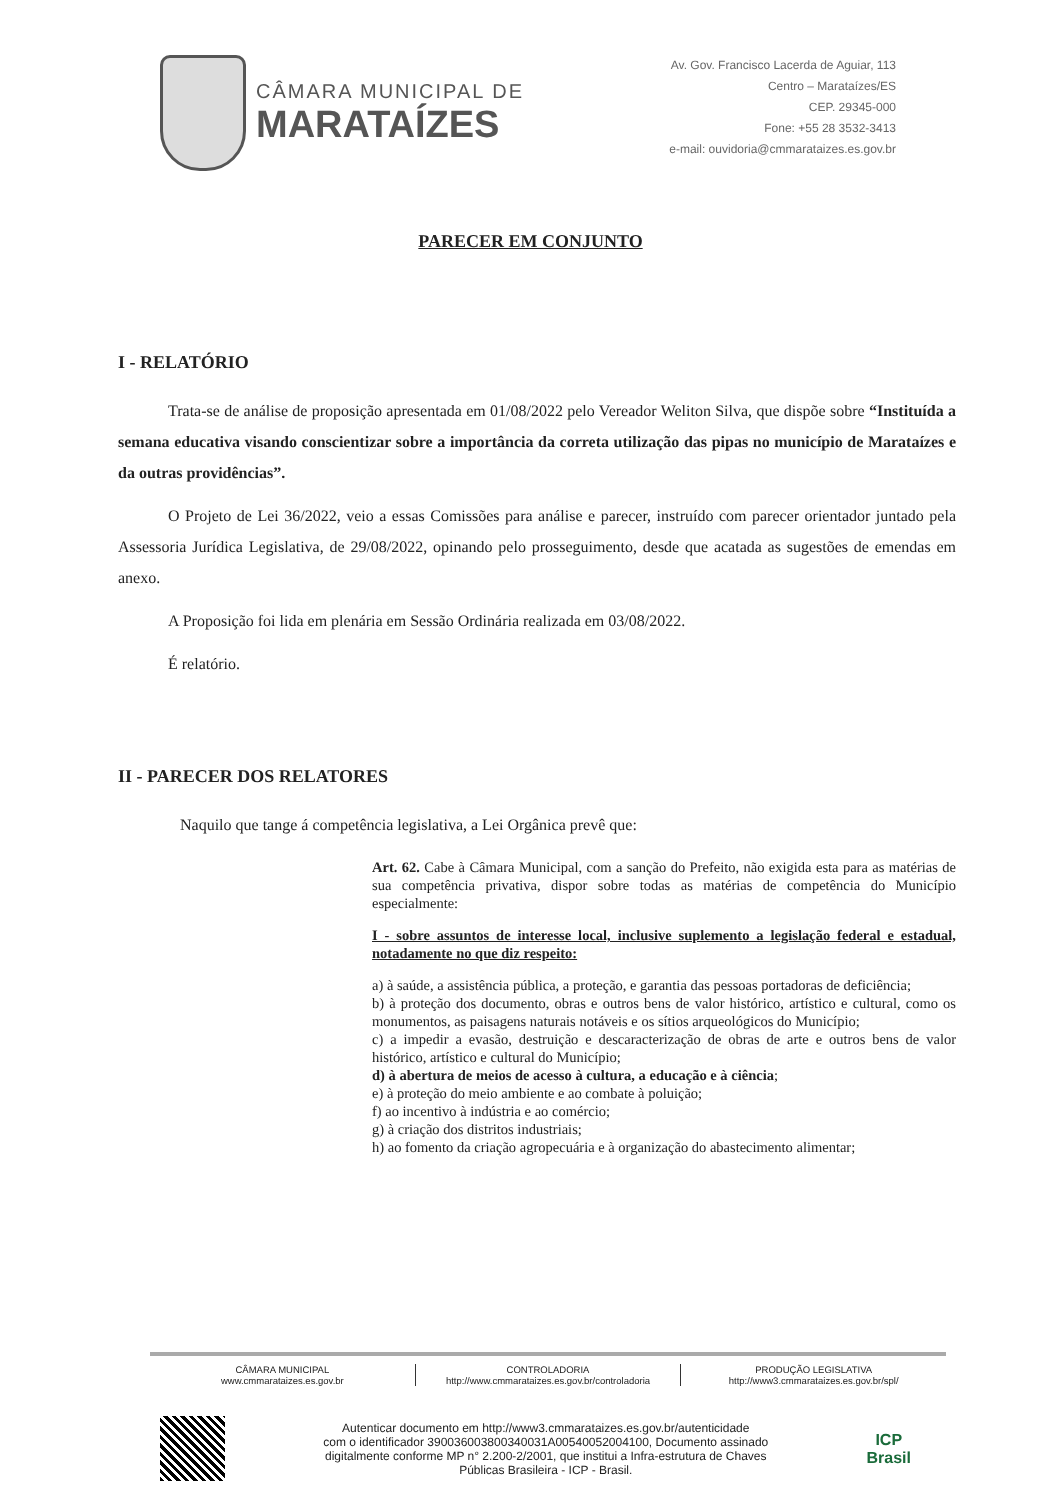CÂMARA MUNICIPAL DE
MARATAÍZES
Av. Gov. Francisco Lacerda de Aguiar, 113
Centro – Marataízes/ES
CEP. 29345-000
Fone: +55 28 3532-3413
e-mail: ouvidoria@cmmarataizes.es.gov.br
PARECER EM CONJUNTO
I - RELATÓRIO
Trata-se de análise de proposição apresentada em 01/08/2022 pelo Vereador Weliton Silva, que dispõe sobre “Instituída a semana educativa visando conscientizar sobre a importância da correta utilização das pipas no município de Marataízes e da outras providências”.
O Projeto de Lei 36/2022, veio a essas Comissões para análise e parecer, instruído com parecer orientador juntado pela Assessoria Jurídica Legislativa, de 29/08/2022, opinando pelo prosseguimento, desde que acatada as sugestões de emendas em anexo.
A Proposição foi lida em plenária em Sessão Ordinária realizada em 03/08/2022.
É relatório.
II - PARECER DOS RELATORES
Naquilo que tange á competência legislativa, a Lei Orgânica prevê que:
Art. 62. Cabe à Câmara Municipal, com a sanção do Prefeito, não exigida esta para as matérias de sua competência privativa, dispor sobre todas as matérias de competência do Município especialmente:
I - sobre assuntos de interesse local, inclusive suplemento a legislação federal e estadual, notadamente no que diz respeito:
a) à saúde, a assistência pública, a proteção, e garantia das pessoas portadoras de deficiência;
b) à proteção dos documento, obras e outros bens de valor histórico, artístico e cultural, como os monumentos, as paisagens naturais notáveis e os sítios arqueológicos do Município;
c) a impedir a evasão, destruição e descaracterização de obras de arte e outros bens de valor histórico, artístico e cultural do Município;
d) à abertura de meios de acesso à cultura, a educação e à ciência;
e) à proteção do meio ambiente e ao combate à poluição;
f) ao incentivo à indústria e ao comércio;
g) à criação dos distritos industriais;
h) ao fomento da criação agropecuária e à organização do abastecimento alimentar;
CÂMARA MUNICIPAL
www.cmmarataizes.es.gov.br
CONTROLADORIA
http://www.cmmarataizes.es.gov.br/controladoria
PRODUÇÃO LEGISLATIVA
http://www3.cmmarataizes.es.gov.br/spl/
Autenticar documento em http://www3.cmmarataizes.es.gov.br/autenticidade
com o identificador 390036003800340031A00540052004100, Documento assinado
digitalmente conforme MP n° 2.200-2/2001, que institui a Infra-estrutura de Chaves
Públicas Brasileira - ICP - Brasil.
ICP
Brasil